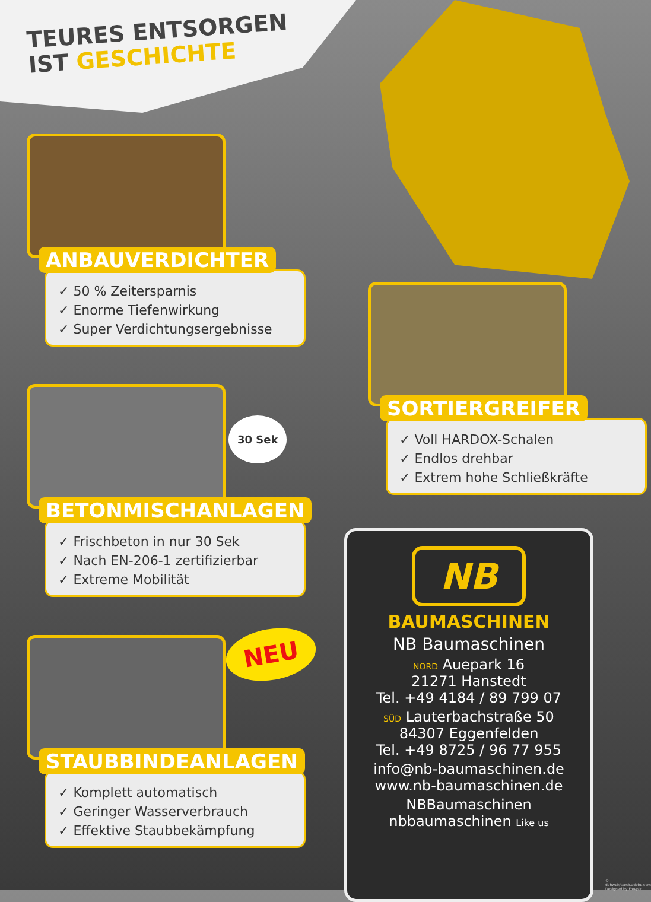TEURES ENTSORGEN
IST GESCHICHTE
ANBAUVERDICHTER
✓ 50 % Zeitersparnis
✓ Enorme Tiefenwirkung
✓ Super Verdichtungsergebnisse
SORTIERGREIFER
✓ Voll HARDOX-Schalen
✓ Endlos drehbar
✓ Extrem hohe Schließkräfte
BETONMISCHANLAGEN
✓ Frischbeton in nur 30 Sek
✓ Nach EN-206-1 zertifizierbar
✓ Extreme Mobilität
30 Sek
NEU
STAUBBINDEANLAGEN
✓ Komplett automatisch
✓ Geringer Wasserverbrauch
✓ Effektive Staubbekämpfung
NB
BAUMASCHINEN
NB Baumaschinen
NORD Auepark 16
21271 Hanstedt
Tel. +49 4184 / 89 799 07
SÜD Lauterbachstraße 50
84307 Eggenfelden
Tel. +49 8725 / 96 77 955
info@nb-baumaschinen.de
www.nb-baumaschinen.de
NBBaumaschinen
nbbaumaschinen Like us
© dehweh/stock.adobe.com Designed by Freepik